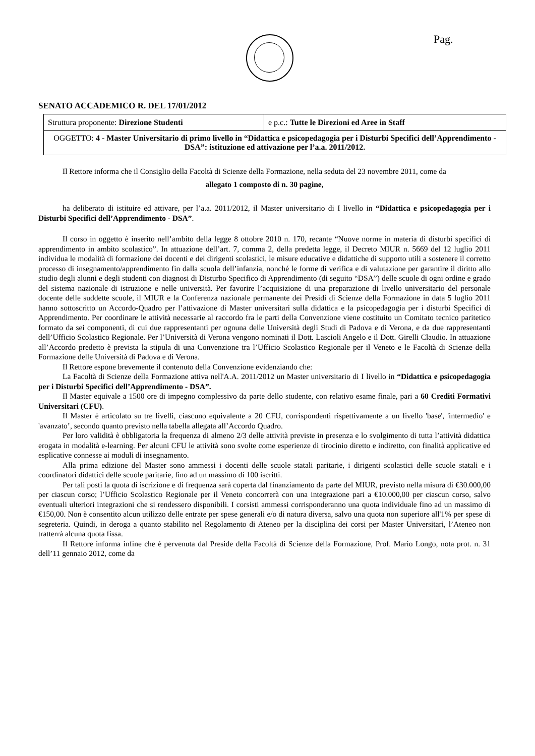Pag.
SENATO ACCADEMICO R. DEL 17/01/2012
| Struttura proponente: Direzione Studenti | e p.c.: Tutte le Direzioni ed Aree in Staff |
| OGGETTO: 4 - Master Universitario di primo livello in “Didattica e psicopedagogia per i Disturbi Specifici dell’Apprendimento - DSA”: istituzione ed attivazione per l’a.a. 2011/2012. | |
Il Rettore informa che il Consiglio della Facoltà di Scienze della Formazione, nella seduta del 23 novembre 2011, come da
allegato 1 composto di n. 30 pagine,
ha deliberato di istituire ed attivare, per l’a.a. 2011/2012, il Master universitario di I livello in “Didattica e psicopedagogia per i Disturbi Specifici dell’Apprendimento - DSA”.
Il corso in oggetto è inserito nell’ambito della legge 8 ottobre 2010 n. 170, recante “Nuove norme in materia di disturbi specifici di apprendimento in ambito scolastico”. In attuazione dell’art. 7, comma 2, della predetta legge, il Decreto MIUR n. 5669 del 12 luglio 2011 individua le modalità di formazione dei docenti e dei dirigenti scolastici, le misure educative e didattiche di supporto utili a sostenere il corretto processo di insegnamento/apprendimento fin dalla scuola dell’infanzia, nonché le forme di verifica e di valutazione per garantire il diritto allo studio degli alunni e degli studenti con diagnosi di Disturbo Specifico di Apprendimento (di seguito “DSA”) delle scuole di ogni ordine e grado del sistema nazionale di istruzione e nelle università. Per favorire l’acquisizione di una preparazione di livello universitario del personale docente delle suddette scuole, il MIUR e la Conferenza nazionale permanente dei Presidi di Scienze della Formazione in data 5 luglio 2011 hanno sottoscritto un Accordo-Quadro per l’attivazione di Master universitari sulla didattica e la psicopedagogia per i disturbi Specifici di Apprendimento. Per coordinare le attività necessarie al raccordo fra le parti della Convenzione viene costituito un Comitato tecnico paritetico formato da sei componenti, di cui due rappresentanti per ognuna delle Università degli Studi di Padova e di Verona, e da due rappresentanti dell’Ufficio Scolastico Regionale. Per l’Università di Verona vengono nominati il Dott. Lascioli Angelo e il Dott. Girelli Claudio. In attuazione all’Accordo predetto è prevista la stipula di una Convenzione tra l’Ufficio Scolastico Regionale per il Veneto e le Facoltà di Scienze della Formazione delle Università di Padova e di Verona.
Il Rettore espone brevemente il contenuto della Convenzione evidenziando che:
La Facoltà di Scienze della Formazione attiva nell'A.A. 2011/2012 un Master universitario di I livello in “Didattica e psicopedagogia per i Disturbi Specifici dell’Apprendimento - DSA”.
Il Master equivale a 1500 ore di impegno complessivo da parte dello studente, con relativo esame finale, pari a 60 Crediti Formativi Universitari (CFU).
Il Master è articolato su tre livelli, ciascuno equivalente a 20 CFU, corrispondenti rispettivamente a un livello 'base', 'intermedio' e 'avanzato’, secondo quanto previsto nella tabella allegata all’Accordo Quadro.
Per loro validità è obbligatoria la frequenza di almeno 2/3 delle attività previste in presenza e lo svolgimento di tutta l’attività didattica erogata in modalità e-learning. Per alcuni CFU le attività sono svolte come esperienze di tirocinio diretto e indiretto, con finalità applicative ed esplicative connesse ai moduli di insegnamento.
Alla prima edizione del Master sono ammessi i docenti delle scuole statali paritarie, i dirigenti scolastici delle scuole statali e i coordinatori didattici delle scuole paritarie, fino ad un massimo di 100 iscritti.
Per tali posti la quota di iscrizione e di frequenza sarà coperta dal finanziamento da parte del MIUR, previsto nella misura di €30.000,00 per ciascun corso; l’Ufficio Scolastico Regionale per il Veneto concorrerà con una integrazione pari a €10.000,00 per ciascun corso, salvo eventuali ulteriori integrazioni che si rendessero disponibili. I corsisti ammessi corrisponderanno una quota individuale fino ad un massimo di €150,00. Non è consentito alcun utilizzo delle entrate per spese generali e/o di natura diversa, salvo una quota non superiore all'1% per spese di segreteria. Quindi, in deroga a quanto stabilito nel Regolamento di Ateneo per la disciplina dei corsi per Master Universitari, l’Ateneo non tratterrà alcuna quota fissa.
Il Rettore informa infine che è pervenuta dal Preside della Facoltà di Scienze della Formazione, Prof. Mario Longo, nota prot. n. 31 dell’11 gennaio 2012, come da